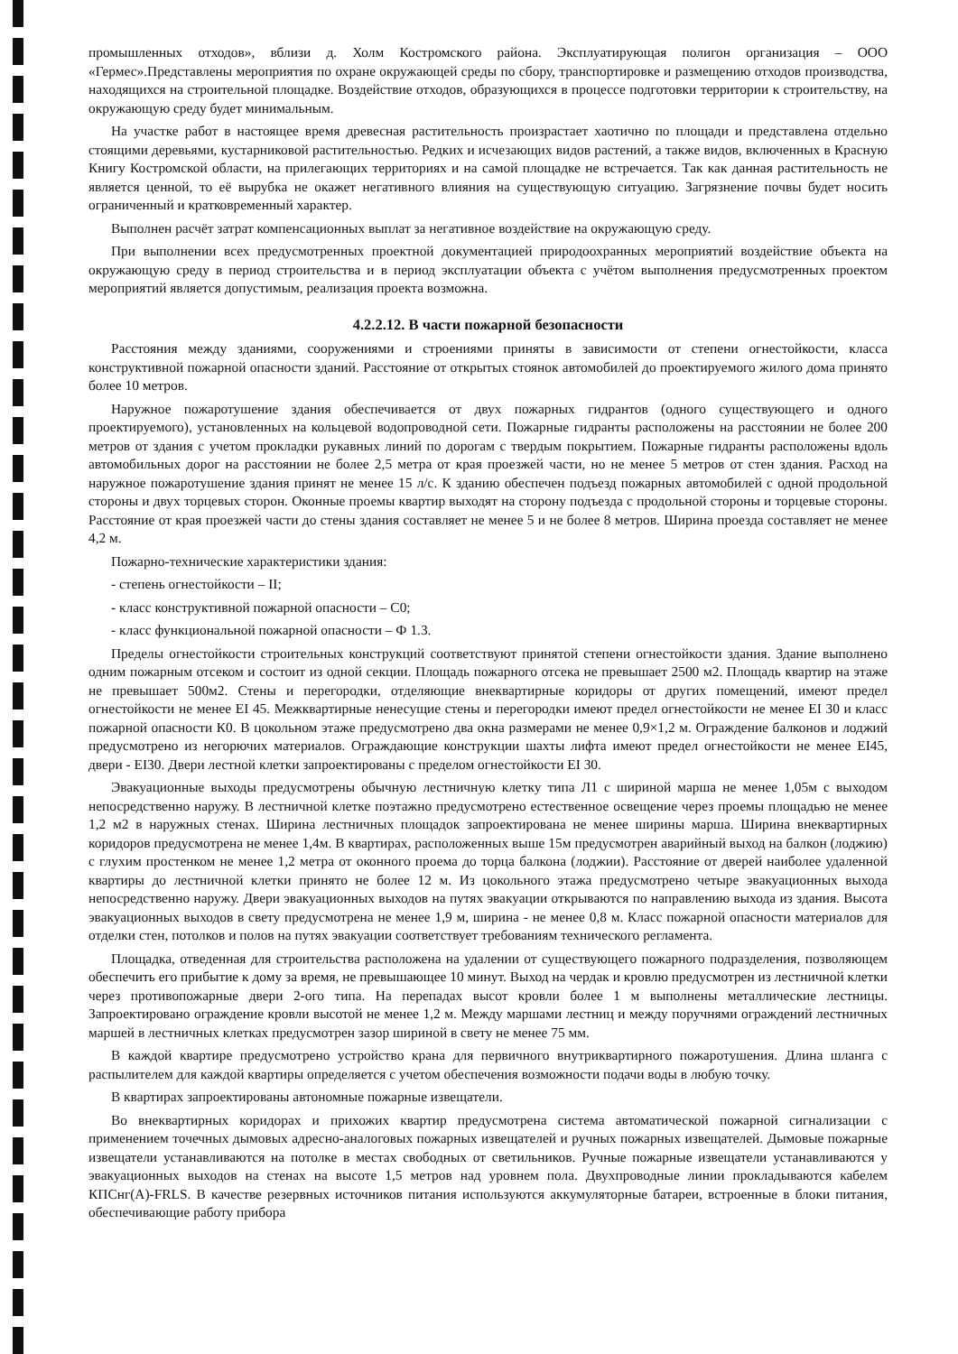промышленных отходов», вблизи д. Холм Костромского района. Эксплуатирующая полигон организация – ООО «Гермес».Представлены мероприятия по охране окружающей среды по сбору, транспортировке и размещению отходов производства, находящихся на строительной площадке. Воздействие отходов, образующихся в процессе подготовки территории к строительству, на окружающую среду будет минимальным.
На участке работ в настоящее время древесная растительность произрастает хаотично по площади и представлена отдельно стоящими деревьями, кустарниковой растительностью. Редких и исчезающих видов растений, а также видов, включенных в Красную Книгу Костромской области, на прилегающих территориях и на самой площадке не встречается. Так как данная растительность не является ценной, то её вырубка не окажет негативного влияния на существующую ситуацию. Загрязнение почвы будет носить ограниченный и кратковременный характер.
Выполнен расчёт затрат компенсационных выплат за негативное воздействие на окружающую среду.
При выполнении всех предусмотренных проектной документацией природоохранных мероприятий воздействие объекта на окружающую среду в период строительства и в период эксплуатации объекта с учётом выполнения предусмотренных проектом мероприятий является допустимым, реализация проекта возможна.
4.2.2.12. В части пожарной безопасности
Расстояния между зданиями, сооружениями и строениями приняты в зависимости от степени огнестойкости, класса конструктивной пожарной опасности зданий. Расстояние от открытых стоянок автомобилей до проектируемого жилого дома принято более 10 метров.
Наружное пожаротушение здания обеспечивается от двух пожарных гидрантов (одного существующего и одного проектируемого), установленных на кольцевой водопроводной сети. Пожарные гидранты расположены на расстоянии не более 200 метров от здания с учетом прокладки рукавных линий по дорогам с твердым покрытием. Пожарные гидранты расположены вдоль автомобильных дорог на расстоянии не более 2,5 метра от края проезжей части, но не менее 5 метров от стен здания. Расход на наружное пожаротушение здания принят не менее 15 л/с. К зданию обеспечен подъезд пожарных автомобилей с одной продольной стороны и двух торцевых сторон. Оконные проемы квартир выходят на сторону подъезда с продольной стороны и торцевые стороны. Расстояние от края проезжей части до стены здания составляет не менее 5 и не более 8 метров. Ширина проезда составляет не менее 4,2 м.
Пожарно-технические характеристики здания:
- степень огнестойкости – II;
- класс конструктивной пожарной опасности – С0;
- класс функциональной пожарной опасности – Ф 1.3.
Пределы огнестойкости строительных конструкций соответствуют принятой степени огнестойкости здания. Здание выполнено одним пожарным отсеком и состоит из одной секции. Площадь пожарного отсека не превышает 2500 м2. Площадь квартир на этаже не превышает 500м2. Стены и перегородки, отделяющие внеквартирные коридоры от других помещений, имеют предел огнестойкости не менее EI 45. Межквартирные ненесущие стены и перегородки имеют предел огнестойкости не менее EI 30 и класс пожарной опасности К0. В цокольном этаже предусмотрено два окна размерами не менее 0,9×1,2 м. Ограждение балконов и лоджий предусмотрено из негорючих материалов. Ограждающие конструкции шахты лифта имеют предел огнестойкости не менее EI45, двери - EI30. Двери лестной клетки запроектированы с пределом огнестойкости EI 30.
Эвакуационные выходы предусмотрены обычную лестничную клетку типа Л1 с шириной марша не менее 1,05м с выходом непосредственно наружу. В лестничной клетке поэтажно предусмотрено естественное освещение через проемы площадью не менее 1,2 м2 в наружных стенах. Ширина лестничных площадок запроектирована не менее ширины марша. Ширина внеквартирных коридоров предусмотрена не менее 1,4м. В квартирах, расположенных выше 15м предусмотрен аварийный выход на балкон (лоджию) с глухим простенком не менее 1,2 метра от оконного проема до торца балкона (лоджии). Расстояние от дверей наиболее удаленной квартиры до лестничной клетки принято не более 12 м. Из цокольного этажа предусмотрено четыре эвакуационных выхода непосредственно наружу. Двери эвакуационных выходов на путях эвакуации открываются по направлению выхода из здания. Высота эвакуационных выходов в свету предусмотрена не менее 1,9 м, ширина - не менее 0,8 м. Класс пожарной опасности материалов для отделки стен, потолков и полов на путях эвакуации соответствует требованиям технического регламента.
Площадка, отведенная для строительства расположена на удалении от существующего пожарного подразделения, позволяющем обеспечить его прибытие к дому за время, не превышающее 10 минут. Выход на чердак и кровлю предусмотрен из лестничной клетки через противопожарные двери 2-ого типа. На перепадах высот кровли более 1 м выполнены металлические лестницы. Запроектировано ограждение кровли высотой не менее 1,2 м. Между маршами лестниц и между поручнями ограждений лестничных маршей в лестничных клетках предусмотрен зазор шириной в свету не менее 75 мм.
В каждой квартире предусмотрено устройство крана для первичного внутриквартирного пожаротушения. Длина шланга с распылителем для каждой квартиры определяется с учетом обеспечения возможности подачи воды в любую точку.
В квартирах запроектированы автономные пожарные извещатели.
Во внеквартирных коридорах и прихожих квартир предусмотрена система автоматической пожарной сигнализации с применением точечных дымовых адресно-аналоговых пожарных извещателей и ручных пожарных извещателей. Дымовые пожарные извещатели устанавливаются на потолке в местах свободных от светильников. Ручные пожарные извещатели устанавливаются у эвакуационных выходов на стенах на высоте 1,5 метров над уровнем пола. Двухпроводные линии прокладываются кабелем КПСнг(А)-FRLS. В качестве резервных источников питания используются аккумуляторные батареи, встроенные в блоки питания, обеспечивающие работу прибора